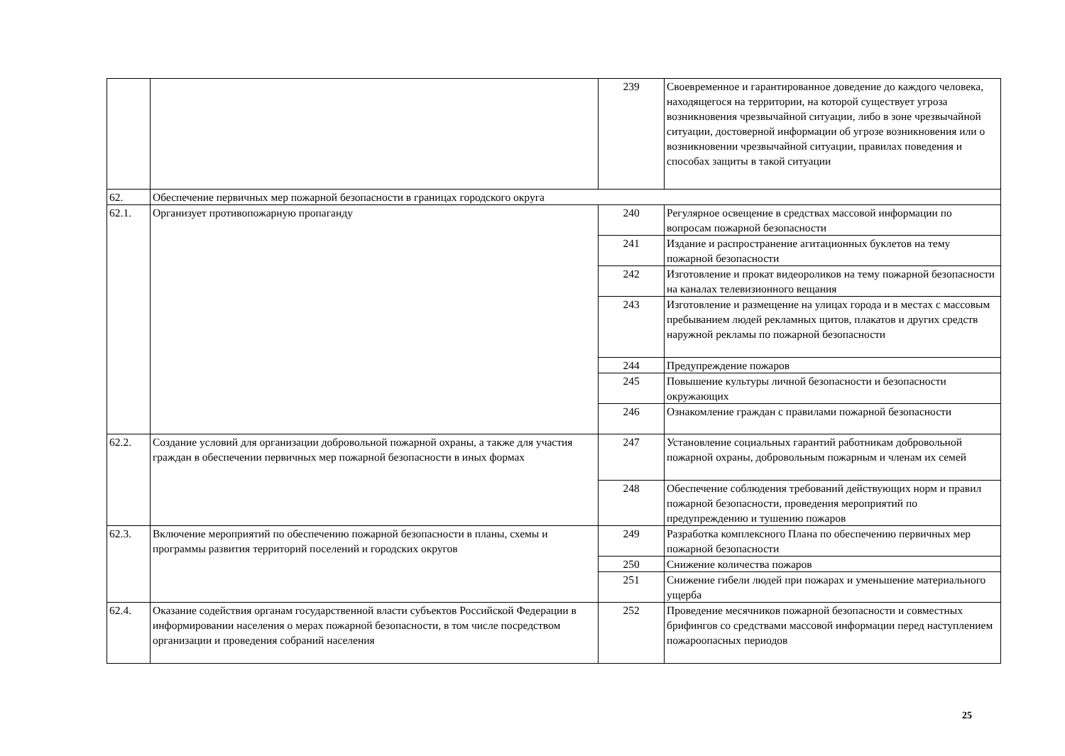| | | 239 | Своевременное и гарантированное доведение до каждого человека, находящегося на территории, на которой существует угроза возникновения чрезвычайной ситуации, либо в зоне чрезвычайной ситуации, достоверной информации об угрозе возникновения или о возникновении чрезвычайной ситуации, правилах поведения и способах защиты в такой ситуации |
| 62. | Обеспечение первичных мер пожарной безопасности в границах городского округа | | |
| 62.1. | Организует противопожарную пропаганду | 240 | Регулярное освещение в средствах массовой информации по вопросам пожарной безопасности |
| | | 241 | Издание и распространение агитационных буклетов на тему пожарной безопасности |
| | | 242 | Изготовление и прокат видеороликов на тему пожарной безопасности на каналах телевизионного вещания |
| | | 243 | Изготовление и размещение на улицах города и в местах с массовым пребыванием людей рекламных щитов, плакатов и других средств наружной рекламы по пожарной безопасности |
| | | 244 | Предупреждение пожаров |
| | | 245 | Повышение культуры личной безопасности и безопасности окружающих |
| | | 246 | Ознакомление граждан с правилами пожарной безопасности |
| 62.2. | Создание условий для организации добровольной пожарной охраны, а также для участия граждан в обеспечении первичных мер пожарной безопасности в иных формах | 247 | Установление социальных гарантий работникам добровольной пожарной охраны, добровольным пожарным и членам их семей |
| | | 248 | Обеспечение соблюдения требований действующих норм и правил пожарной безопасности, проведения мероприятий по предупреждению и тушению пожаров |
| 62.3. | Включение мероприятий по обеспечению пожарной безопасности в планы, схемы и программы развития территорий поселений и городских округов | 249 | Разработка комплексного Плана по обеспечению первичных мер пожарной безопасности |
| | | 250 | Снижение количества пожаров |
| | | 251 | Снижение гибели людей при пожарах и уменьшение материального ущерба |
| 62.4. | Оказание содействия органам государственной власти субъектов Российской Федерации в информировании населения о мерах пожарной безопасности, в том числе посредством организации и проведения собраний населения | 252 | Проведение месячников пожарной безопасности и совместных брифингов со средствами массовой информации перед наступлением пожароопасных периодов |
25